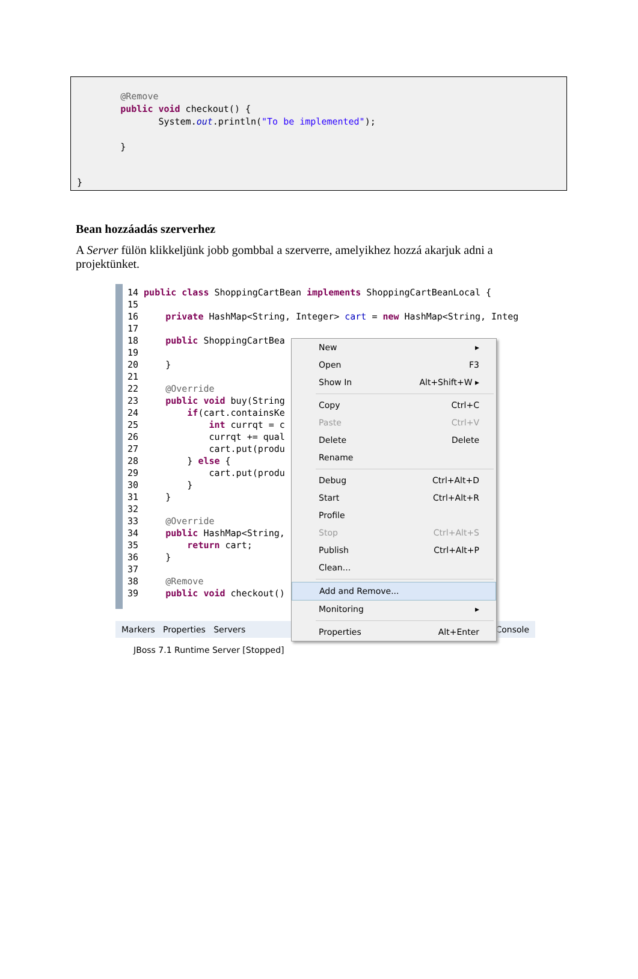@Remove
        public void checkout() {
               System.out.println("To be implemented");

        }
}
Bean hozzáadás szerverhez
A Server fülön klikkeljünk jobb gombbal a szerverre, amelyikhez hozzá akarjuk adni a projektünket.
14 public class ShoppingCartBean implements ShoppingCartBeanLocal {
15
16     private HashMap<String, Integer> cart = new HashMap<String, Integ
17
18     public ShoppingCartBea
19
20     }
21
22     @Override
23     public void buy(String
24         if(cart.containsKe
25             int currqt = c
26             currqt += qual
27             cart.put(produ
28         } else {
29             cart.put(produ
30         }
31     }
32
33     @Override
34     public HashMap<String,
35         return cart;
36     }
37
38     @Remove
39     public void checkout()
Markers Properties Servers Console
JBoss 7.1 Runtime Server [Stopped]
New ▸
Open F3
Show In Alt+Shift+W ▸
Copy Ctrl+C
Paste Ctrl+V
Delete Delete
Rename
Debug Ctrl+Alt+D
Start Ctrl+Alt+R
Profile
Stop Ctrl+Alt+S
Publish Ctrl+Alt+P
Clean...
Add and Remove...
Monitoring ▸
Properties Alt+Enter